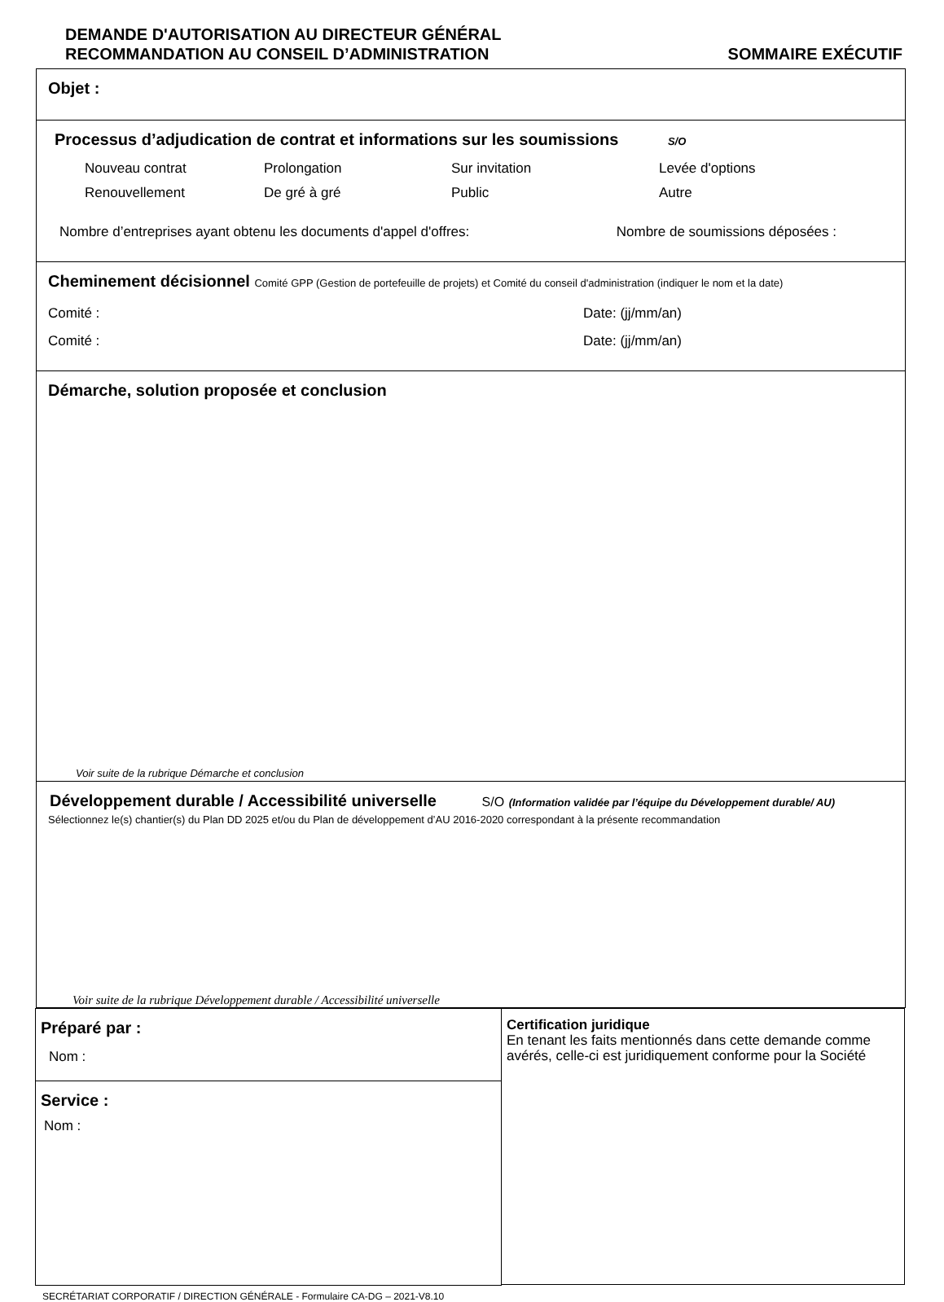DEMANDE D'AUTORISATION AU DIRECTEUR GÉNÉRAL
RECOMMANDATION AU CONSEIL D’ADMINISTRATION
SOMMAIRE EXÉCUTIF
Objet :
Processus d’adjudication de contrat et informations sur les soumissions S/O
Nouveau contrat Prolongation Sur invitation Levée d'options Renouvellement De gré à gré Public Autre
Nombre d’entreprises ayant obtenu les documents d'appel d'offres: Nombre de soumissions déposées :
Cheminement décisionnel Comité GPP (Gestion de portefeuille de projets) et Comité du conseil d'administration (indiquer le nom et la date)
Comité : Date: (jj/mm/an)
Comité : Date: (jj/mm/an)
Démarche, solution proposée et conclusion
Voir suite de la rubrique Démarche et conclusion
Développement durable / Accessibilité universelle S/O (Information validée par l’équipe du Développement durable/ AU)
Sélectionnez le(s) chantier(s) du Plan DD 2025 et/ou du Plan de développement d’AU 2016-2020 correspondant à la présente recommandation
Voir suite de la rubrique Développement durable / Accessibilité universelle
Préparé par :
Nom :
Service :
Nom :
Certification juridique
En tenant les faits mentionnés dans cette demande comme avérés, celle-ci est juridiquement conforme pour la Société
SECRÉTARIAT CORPORATIF / DIRECTION GÉNÉRALE - Formulaire CA-DG – 2021-V8.10